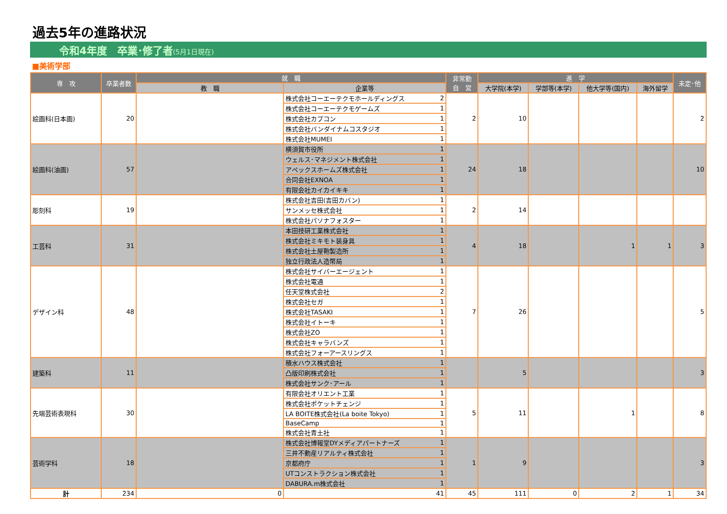過去5年の進路状況
令和4年度　卒業･修了者(5月1日現在)
■美術学部
| 専 攻 | 卒業者数 | 就 職 | | | 非常勤 自 営 | 進 学 | | | | 未定･他 |
| --- | --- | --- | --- | --- | --- | --- | --- | --- | --- | --- |
| | | 教 職 | 企業等 | | | 大学院(本学) | 学部等(本学) | 他大学等(国内) | 海外留学 | |
| 絵画科(日本画) | 20 | | 株式会社コーエーテクモホールディングス | 2 | 2 | 10 | | | | 2 |
| | | | 株式会社コーエーテクモゲームズ | 1 | | | | | | |
| | | | 株式会社カプコン | 1 | | | | | | |
| | | | 株式会社バンダイナムコスタジオ | 1 | | | | | | |
| | | | 株式会社MUMEI | 1 | | | | | | |
| 絵画科(油画) | 57 | | 横須賀市役所 | 1 | 24 | 18 | | | | 10 |
| | | | ウェルス･マネジメント株式会社 | 1 | | | | | | |
| | | | アペックスホームズ株式会社 | 1 | | | | | | |
| | | | 合同会社EXNOA | 1 | | | | | | |
| | | | 有限会社カイカイキキ | 1 | | | | | | |
| 彫刻科 | 19 | | 株式会社吉田(吉田カバン) | 1 | 2 | 14 | | | | |
| | | | サンメッセ株式会社 | 1 | | | | | | |
| | | | 株式会社パソナフォスター | 1 | | | | | | |
| 工芸科 | 31 | | 本田技研工業株式会社 | 1 | 4 | 18 | | 1 | 1 | 3 |
| | | | 株式会社ミキモト装身具 | 1 | | | | | | |
| | | | 株式会社土屋鞄製造所 | 1 | | | | | | |
| | | | 独立行政法人造幣局 | 1 | | | | | | |
| デザイン科 | 48 | | 株式会社サイバーエージェント | 1 | 7 | 26 | | | | 5 |
| | | | 株式会社電通 | 1 | | | | | | |
| | | | 任天堂株式会社 | 2 | | | | | | |
| | | | 株式会社セガ | 1 | | | | | | |
| | | | 株式会社TASAKI | 1 | | | | | | |
| | | | 株式会社イトーキ | 1 | | | | | | |
| | | | 株式会社ZO | 1 | | | | | | |
| | | | 株式会社キャラバンズ | 1 | | | | | | |
| | | | 株式会社フォーアースリングス | 1 | | | | | | |
| 建築科 | 11 | | 積水ハウス株式会社 | 1 | | 5 | | | | 3 |
| | | | 凸版印刷株式会社 | 1 | | | | | | |
| | | | 株式会社サンク･アール | 1 | | | | | | |
| 先端芸術表現科 | 30 | | 有限会社オリエント工業 | 1 | 5 | 11 | | 1 | | 8 |
| | | | 株式会社ポケットチェンジ | 1 | | | | | | |
| | | | LA BOITE株式会社(La boite Tokyo) | 1 | | | | | | |
| | | | BaseCamp | 1 | | | | | | |
| | | | 株式会社青土社 | 1 | | | | | | |
| 芸術学科 | 18 | | 株式会社博報堂DYメディアパートナーズ | 1 | 1 | 9 | | | | 3 |
| | | | 三井不動産リアルティ株式会社 | 1 | | | | | | |
| | | | 京都府庁 | 1 | | | | | | |
| | | | UTコンストラクション株式会社 | 1 | | | | | | |
| | | | DABURA.m株式会社 | 1 | | | | | | |
| 計 | 234 | 0 | 41 | | 45 | 111 | 0 | 2 | 1 | 34 |